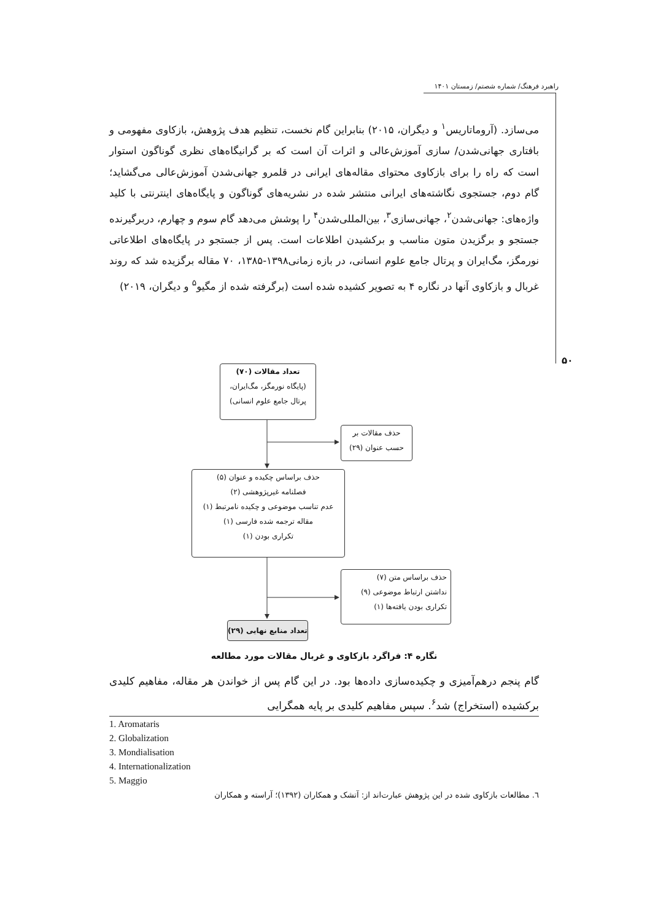راهبرد فرهنگ/ شماره شصتم/ زمستان ۱۴۰۱
۵۰
می‌سازد. (آروماتاریس<sup>۱</sup> و دیگران، ۲۰۱۵) بنابراین گام نخست، تنظیم هدف پژوهش، بازکاوی مفهومی و بافتاری جهانی‌شدن/ سازی آموزش‌عالی و اثرات آن است که بر گرانیگاه‌های نظری گوناگون استوار است که راه را برای بازکاوی محتوای مقاله‌های ایرانی در قلمرو جهانی‌شدن آموزش‌عالی می‌گشاید؛ گام دوم، جستجوی نگاشته‌های ایرانی منتشر شده در نشریه‌های گوناگون و پایگاه‌های اینترنتی با کلید واژه‌های: جهانی‌شدن<sup>۲</sup>، جهانی‌سازی<sup>۳</sup>، بین‌المللی‌شدن<sup>۴</sup> را پوشش می‌دهد گام سوم و چهارم، دربرگیرنده جستجو و برگزیدن متون مناسب و برکشیدن اطلاعات است. پس از جستجو در پایگاه‌های اطلاعاتی نورمگز، مگ‌ایران و پرتال جامع علوم انسانی، در بازه زمانی۱۳۹۸-۱۳۸۵، ۷۰ مقاله برگزیده شد که روند غربال و بازکاوی آنها در نگاره ۴ به تصویر کشیده شده است (برگرفته شده از مگیو<sup>۵</sup> و دیگران، ۲۰۱۹)
تعداد مقالات (۷۰)
(پایگاه نورمگز، مگ‌ایران،
پرتال جامع علوم انسانی)
حذف مقالات بر
حسب عنوان (۲۹)
حذف براساس چکیده و عنوان (۵)
فصلنامه غیرپژوهشی (۲)
عدم تناسب موضوعی و چکیده نامرتبط (۱)
مقاله ترجمه شده فارسی (۱)
تکراری بودن (۱)
حذف براساس متن (۷)
نداشتن ارتباط موضوعی (۹)
تکراری بودن یافته‌ها (۱)
تعداد منابع نهایی (۲۹)
نگاره ۴: فراگرد بازکاوی و غربال مقالات مورد مطالعه
گام پنجم درهم‌آمیزی و چکیده‌سازی داده‌ها بود. در این گام پس از خواندن هر مقاله، مفاهیم کلیدی برکشیده (استخراج) شد<sup>۶</sup>. سپس مفاهیم کلیدی بر پایه همگرایی
1. Aromataris
2. Globalization
3. Mondialisation
4. Internationalization
5. Maggio
٦. مطالعات بازکاوی شده در این پژوهش عبارت‌اند از: آتشک و همکاران (۱۳۹۲)؛ آراسته و همکاران